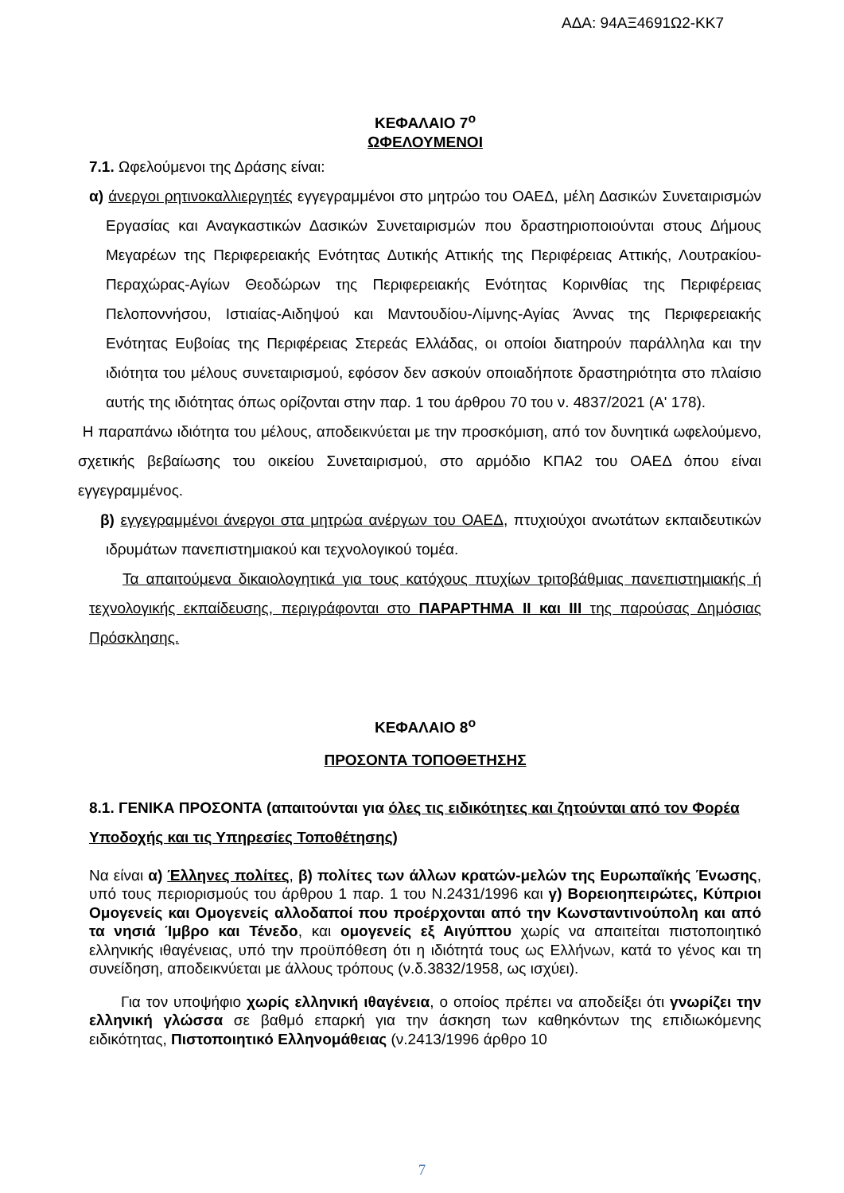ΑΔΑ: 94ΑΞ4691Ω2-ΚΚ7
ΚΕΦΑΛΑΙΟ 7<sup>ο</sup>
ΩΦΕΛΟΥΜΕΝΟΙ
7.1. Ωφελούμενοι της Δράσης είναι:
α) άνεργοι ρητινοκαλλιεργητές εγγεγραμμένοι στο μητρώο του ΟΑΕΔ, μέλη Δασικών Συνεταιρισμών Εργασίας και Αναγκαστικών Δασικών Συνεταιρισμών που δραστηριοποιούνται στους Δήμους Μεγαρέων της Περιφερειακής Ενότητας Δυτικής Αττικής της Περιφέρειας Αττικής, Λουτρακίου-Περαχώρας-Αγίων Θεοδώρων της Περιφερειακής Ενότητας Κορινθίας της Περιφέρειας Πελοποννήσου, Ιστιαίας-Αιδηψού και Μαντουδίου-Λίμνης-Αγίας Άννας της Περιφερειακής Ενότητας Ευβοίας της Περιφέρειας Στερεάς Ελλάδας, οι οποίοι διατηρούν παράλληλα και την ιδιότητα του μέλους συνεταιρισμού, εφόσον δεν ασκούν οποιαδήποτε δραστηριότητα στο πλαίσιο αυτής της ιδιότητας όπως ορίζονται στην παρ. 1 του άρθρου 70 του ν. 4837/2021 (Α' 178).
Η παραπάνω ιδιότητα του μέλους, αποδεικνύεται με την προσκόμιση, από τον δυνητικά ωφελούμενο, σχετικής βεβαίωσης του οικείου Συνεταιρισμού, στο αρμόδιο ΚΠΑ2 του ΟΑΕΔ όπου είναι εγγεγραμμένος.
β) εγγεγραμμένοι άνεργοι στα μητρώα ανέργων του ΟΑΕΔ, πτυχιούχοι ανωτάτων εκπαιδευτικών ιδρυμάτων πανεπιστημιακού και τεχνολογικού τομέα.
Τα απαιτούμενα δικαιολογητικά για τους κατόχους πτυχίων τριτοβάθμιας πανεπιστημιακής ή τεχνολογικής εκπαίδευσης, περιγράφονται στο ΠΑΡΑΡΤΗΜΑ ΙΙ και ΙΙΙ της παρούσας Δημόσιας Πρόσκλησης.
ΚΕΦΑΛΑΙΟ 8<sup>ο</sup>
ΠΡΟΣΟΝΤΑ ΤΟΠΟΘΕΤΗΣΗΣ
8.1. ΓΕΝΙΚΑ ΠΡΟΣΟΝΤΑ (απαιτούνται για όλες τις ειδικότητες και ζητούνται από τον Φορέα Υποδοχής και τις Υπηρεσίες Τοποθέτησης)
Να είναι α) Έλληνες πολίτες, β) πολίτες των άλλων κρατών-μελών της Ευρωπαϊκής Ένωσης, υπό τους περιορισμούς του άρθρου 1 παρ. 1 του Ν.2431/1996 και γ) Βορειοηπειρώτες, Κύπριοι Ομογενείς και Ομογενείς αλλοδαποί που προέρχονται από την Κωνσταντινούπολη και από τα νησιά Ίμβρο και Τένεδο, και ομογενείς εξ Αιγύπτου χωρίς να απαιτείται πιστοποιητικό ελληνικής ιθαγένειας, υπό την προϋπόθεση ότι η ιδιότητά τους ως Ελλήνων, κατά το γένος και τη συνείδηση, αποδεικνύεται με άλλους τρόπους (ν.δ.3832/1958, ως ισχύει).
Για τον υποψήφιο χωρίς ελληνική ιθαγένεια, ο οποίος πρέπει να αποδείξει ότι γνωρίζει την ελληνική γλώσσα σε βαθμό επαρκή για την άσκηση των καθηκόντων της επιδιωκόμενης ειδικότητας, Πιστοποιητικό Ελληνομάθειας (ν.2413/1996 άρθρο 10
7